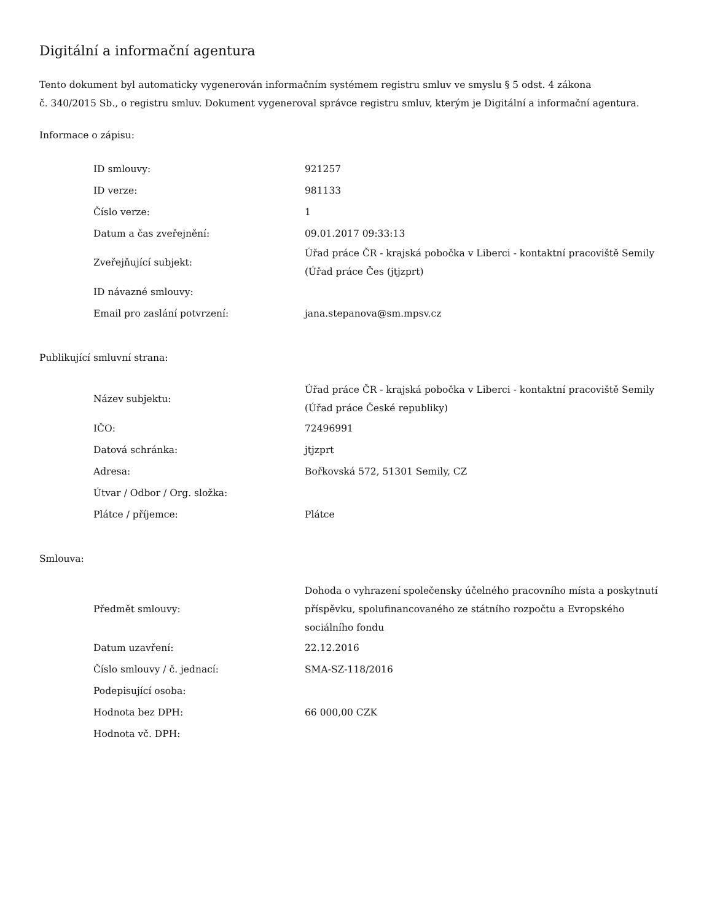Digitální a informační agentura
Tento dokument byl automaticky vygenerován informačním systémem registru smluv ve smyslu § 5 odst. 4 zákona
č. 340/2015 Sb., o registru smluv. Dokument vygeneroval správce registru smluv, kterým je Digitální a informační agentura.
Informace o zápisu:
| ID smlouvy: | 921257 |
| ID verze: | 981133 |
| Číslo verze: | 1 |
| Datum a čas zveřejnění: | 09.01.2017 09:33:13 |
| Zveřejňující subjekt: | Úřad práce ČR - krajská pobočka v Liberci - kontaktní pracoviště Semily (Úřad práce Čes (jtjzprt) |
| ID návazné smlouvy: | |
| Email pro zaslání potvrzení: | jana.stepanova@sm.mpsv.cz |
Publikující smluvní strana:
| Název subjektu: | Úřad práce ČR - krajská pobočka v Liberci - kontaktní pracoviště Semily (Úřad práce České republiky) |
| IČO: | 72496991 |
| Datová schránka: | jtjzprt |
| Adresa: | Bořkovská 572, 51301 Semily, CZ |
| Útvar / Odbor / Org. složka: | |
| Plátce / příjemce: | Plátce |
Smlouva:
| Předmět smlouvy: | Dohoda o vyhrazení společensky účelného pracovního místa a poskytnutí příspěvku, spolufinancovaného ze státního rozpočtu a Evropského sociálního fondu |
| Datum uzavření: | 22.12.2016 |
| Číslo smlouvy / č. jednací: | SMA-SZ-118/2016 |
| Podepisující osoba: | |
| Hodnota bez DPH: | 66 000,00 CZK |
| Hodnota vč. DPH: | |